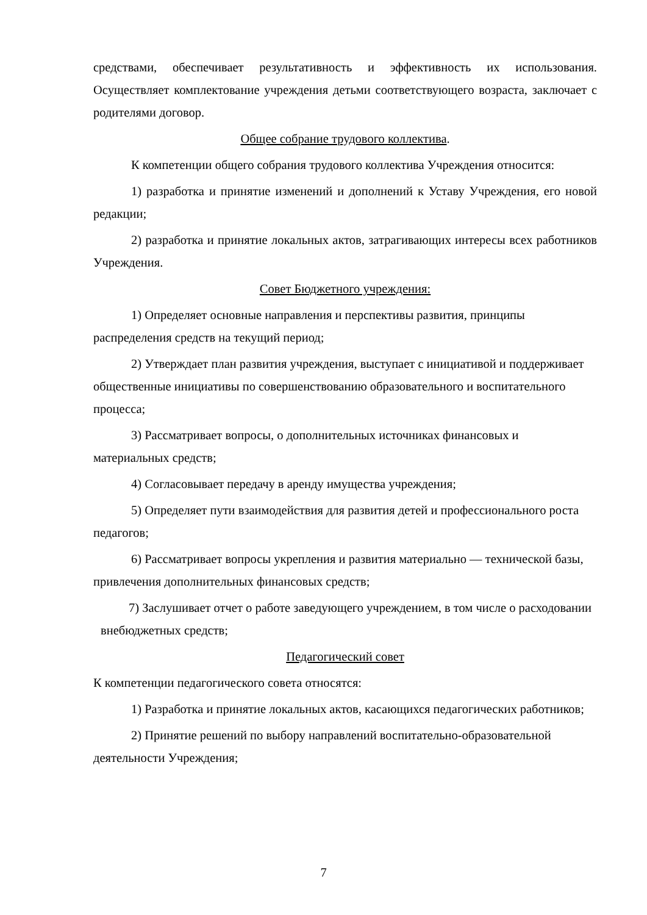средствами, обеспечивает результативность и эффективность их использования. Осуществляет комплектование учреждения детьми соответствующего возраста, заключает с родителями договор.
Общее собрание трудового коллектива.
К компетенции общего собрания трудового коллектива Учреждения относится:
1) разработка и принятие изменений и дополнений к Уставу Учреждения, его новой редакции;
2) разработка и принятие локальных актов, затрагивающих интересы всех работников Учреждения.
Совет Бюджетного учреждения:
1) Определяет основные направления и перспективы развития, принципы распределения средств на текущий период;
2) Утверждает план развития учреждения, выступает с инициативой и поддерживает общественные инициативы по совершенствованию образовательного и воспитательного процесса;
3) Рассматривает вопросы, о дополнительных источниках финансовых и материальных средств;
4) Согласовывает передачу в аренду имущества учреждения;
5) Определяет пути взаимодействия для развития детей и профессионального роста педагогов;
6) Рассматривает вопросы укрепления и развития материально — технической базы, привлечения дополнительных финансовых средств;
7) Заслушивает отчет о работе заведующего учреждением, в том числе о расходовании внебюджетных средств;
Педагогический совет
К компетенции педагогического совета относятся:
1) Разработка и принятие локальных актов, касающихся педагогических работников;
2) Принятие решений по выбору направлений воспитательно-образовательной деятельности Учреждения;
7